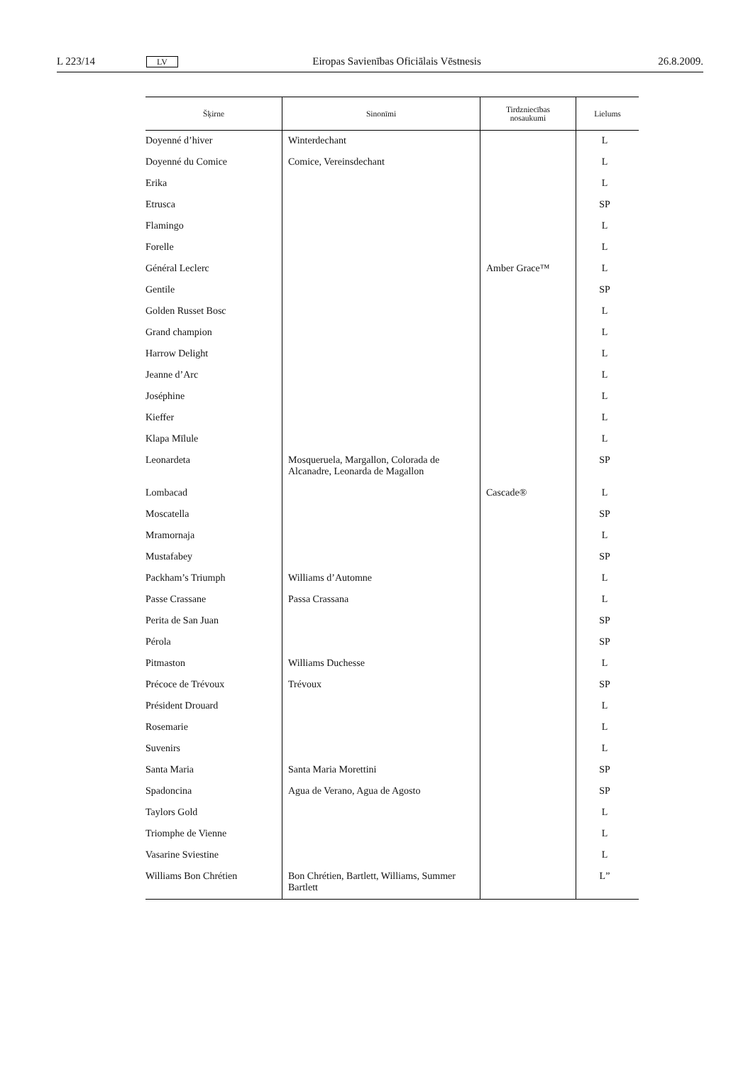L 223/14 LV Eiropas Savienības Oficiālais Vēstnesis 26.8.2009.
| Šķirne | Sinonīmi | Tirdzniecības nosaukumi | Lielums |
| --- | --- | --- | --- |
| Doyenné d’hiver | Winterdechant | | L |
| Doyenné du Comice | Comice, Vereinsdechant | | L |
| Erika | | | L |
| Etrusca | | | SP |
| Flamingo | | | L |
| Forelle | | | L |
| Général Leclerc | | Amber Grace™ | L |
| Gentile | | | SP |
| Golden Russet Bosc | | | L |
| Grand champion | | | L |
| Harrow Delight | | | L |
| Jeanne d’Arc | | | L |
| Joséphine | | | L |
| Kieffer | | | L |
| Klapa Mīlule | | | L |
| Leonardeta | Mosqueruela, Margallon, Colorada de Alcanadre, Leonarda de Magallon | | SP |
| Lombacad | | Cascade® | L |
| Moscatella | | | SP |
| Mramornaja | | | L |
| Mustafabey | | | SP |
| Packham’s Triumph | Williams d’Automne | | L |
| Passe Crassane | Passa Crassana | | L |
| Perita de San Juan | | | SP |
| Pérola | | | SP |
| Pitmaston | Williams Duchesse | | L |
| Précoce de Trévoux | Trévoux | | SP |
| Président Drouard | | | L |
| Rosemarie | | | L |
| Suvenirs | | | L |
| Santa Maria | Santa Maria Morettini | | SP |
| Spadoncina | Agua de Verano, Agua de Agosto | | SP |
| Taylors Gold | | | L |
| Triomphe de Vienne | | | L |
| Vasarine Sviestine | | | L |
| Williams Bon Chrétien | Bon Chrétien, Bartlett, Williams, Summer Bartlett | | L” |